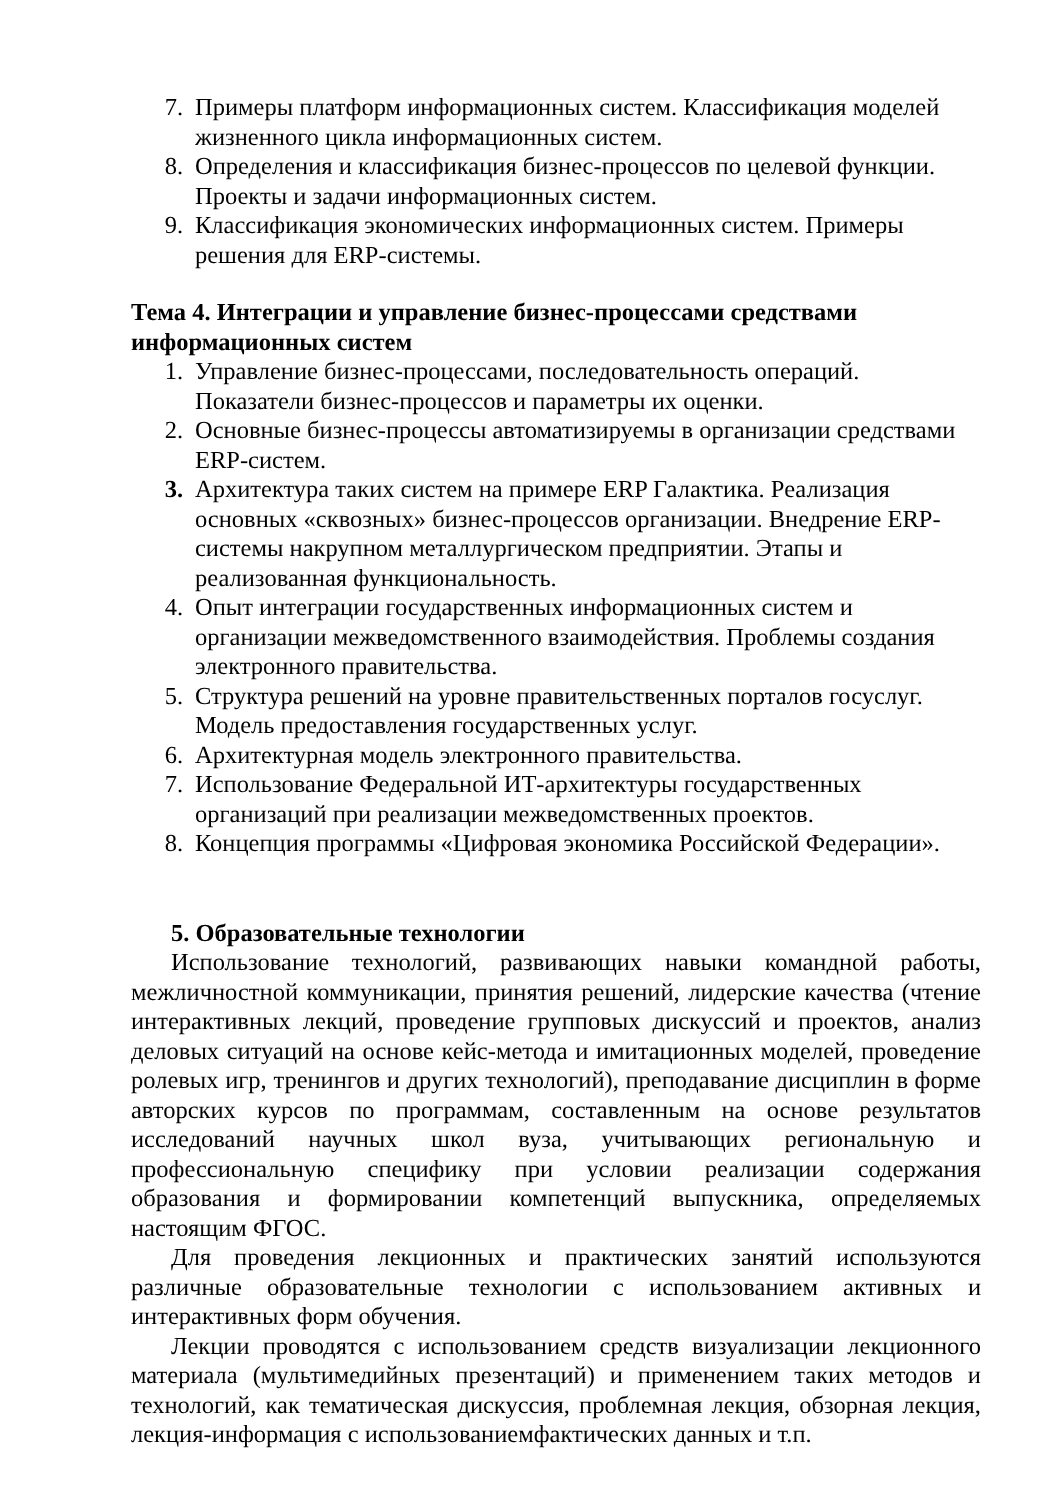7. Примеры платформ информационных систем. Классификация моделей жизненного цикла информационных систем.
8. Определения и классификация бизнес-процессов по целевой функции. Проекты и задачи информационных систем.
9. Классификация экономических информационных систем. Примеры решения для ERP-системы.
Тема 4. Интеграции и управление бизнес-процессами средствами информационных систем
1. Управление бизнес-процессами, последовательность операций. Показатели бизнес-процессов и параметры их оценки.
2. Основные бизнес-процессы автоматизируемы в организации средствами ERP-систем.
3. Архитектура таких систем на примере ERP Галактика. Реализация основных «сквозных» бизнес-процессов организации. Внедрение ERP-системы накрупном металлургическом предприятии. Этапы и реализованная функциональность.
4. Опыт интеграции государственных информационных систем и организации межведомственного взаимодействия. Проблемы создания электронного правительства.
5. Структура решений на уровне правительственных порталов госуслуг. Модель предоставления государственных услуг.
6. Архитектурная модель электронного правительства.
7. Использование Федеральной ИТ-архитектуры государственных организаций при реализации межведомственных проектов.
8. Концепция программы «Цифровая экономика Российской Федерации».
5. Образовательные технологии
Использование технологий, развивающих навыки командной работы, межличностной коммуникации, принятия решений, лидерские качества (чтение интерактивных лекций, проведение групповых дискуссий и проектов, анализ деловых ситуаций на основе кейс-метода и имитационных моделей, проведение ролевых игр, тренингов и других технологий), преподавание дисциплин в форме авторских курсов по программам, составленным на основе результатов исследований научных школ вуза, учитывающих региональную и профессиональную специфику при условии реализации содержания образования и формировании компетенций выпускника, определяемых настоящим ФГОС.
Для проведения лекционных и практических занятий используются различные образовательные технологии с использованием активных и интерактивных форм обучения.
Лекции проводятся с использованием средств визуализации лекционного материала (мультимедийных презентаций) и применением таких методов и технологий, как тематическая дискуссия, проблемная лекция, обзорная лекция, лекция-информация с использованиемфактических данных и т.п.